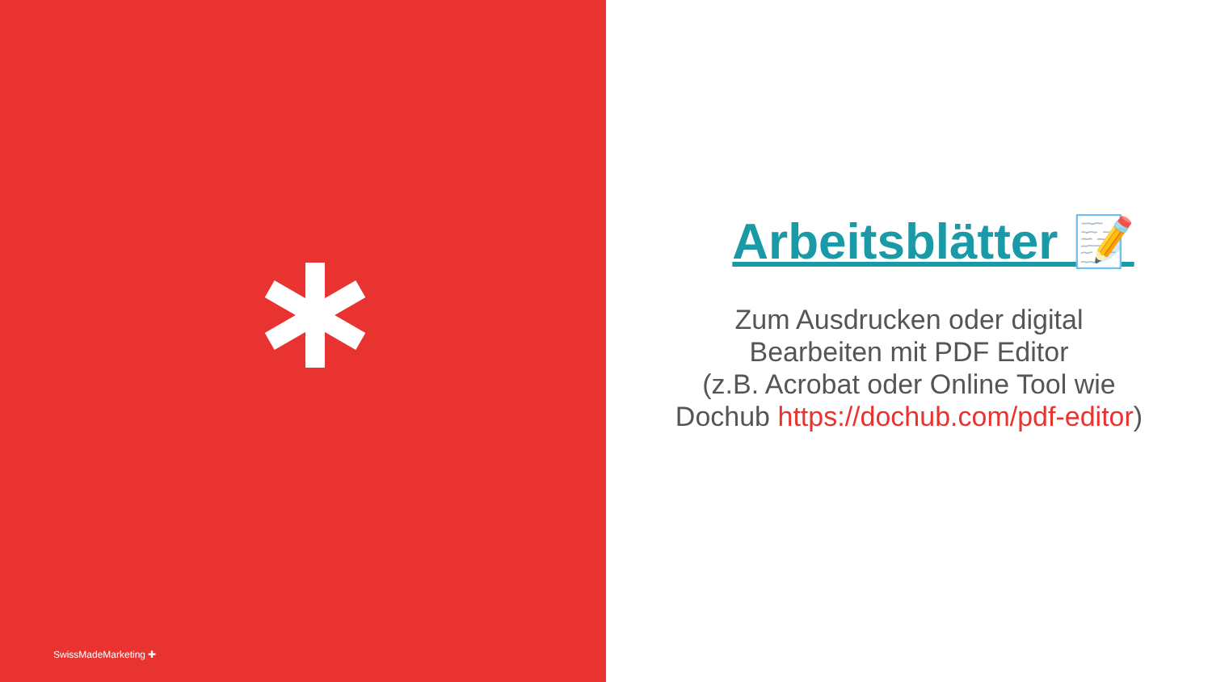SwissMadeMarketing ✚
Arbeitsblätter 📝
Zum Ausdrucken oder digital Bearbeiten mit PDF Editor
(z.B. Acrobat oder Online Tool wie Dochub https://dochub.com/pdf-editor)